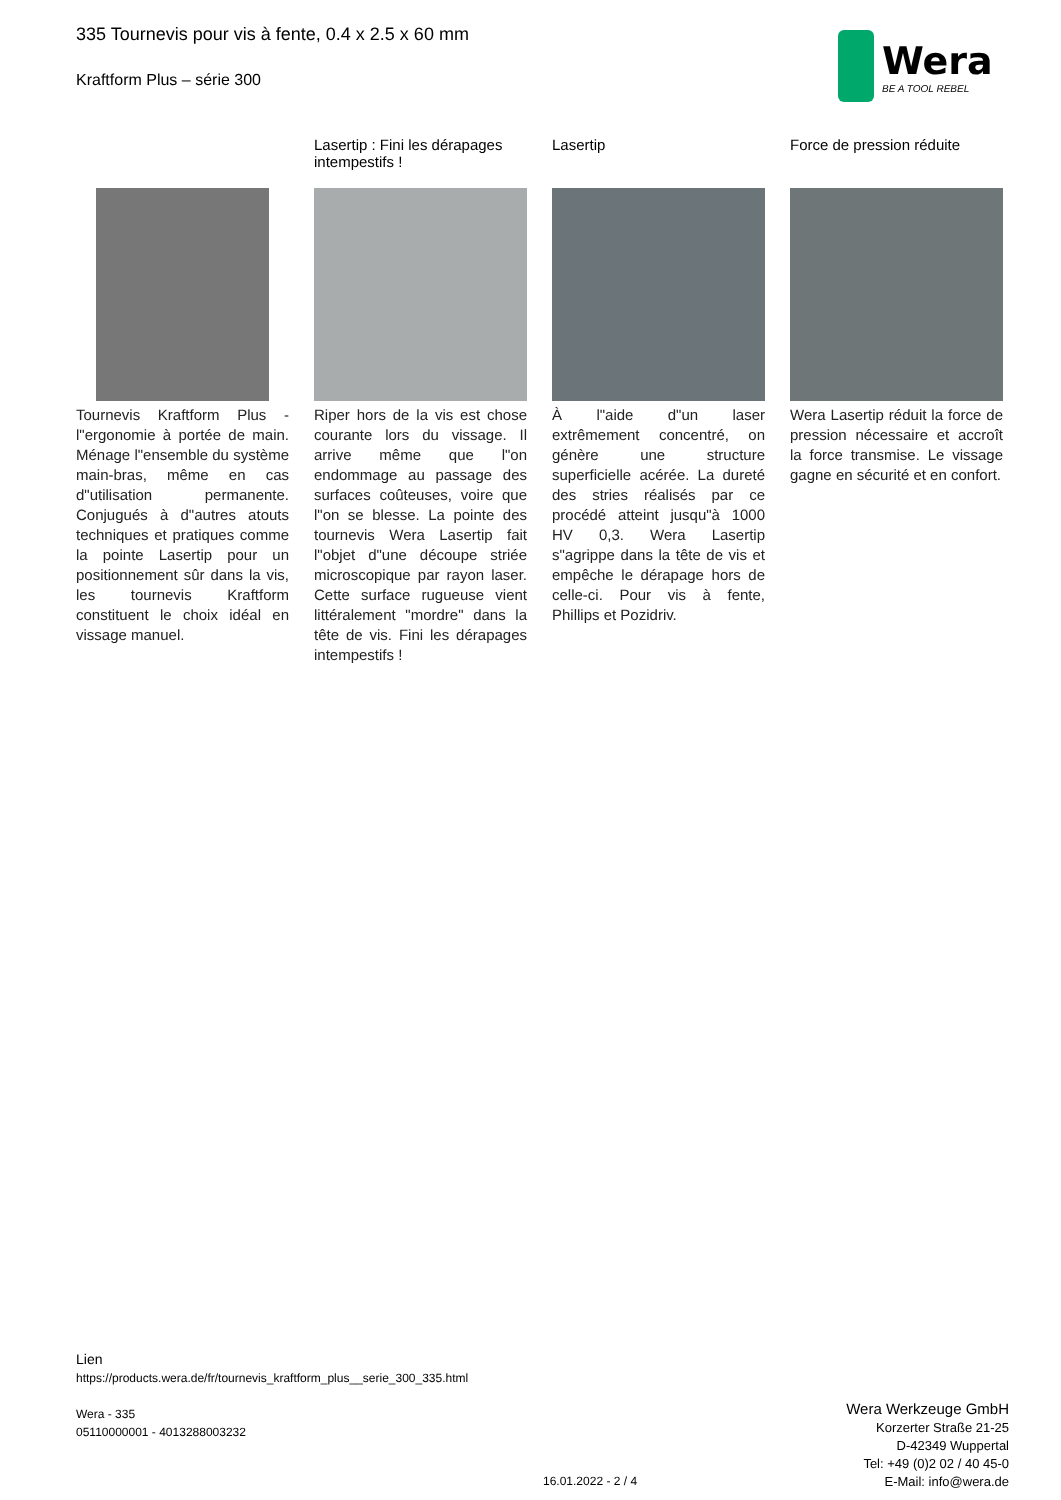335 Tournevis pour vis à fente, 0.4 x 2.5 x 60 mm
Kraftform Plus – série 300
Wera
BE A TOOL REBEL
Tournevis Kraftform Plus - l"ergonomie à portée de main. Ménage l"ensemble du système main-bras, même en cas d"utilisation permanente. Conjugués à d"autres atouts techniques et pratiques comme la pointe Lasertip pour un positionnement sûr dans la vis, les tournevis Kraftform constituent le choix idéal en vissage manuel.
Lasertip : Fini les dérapages intempestifs !
Riper hors de la vis est chose courante lors du vissage. Il arrive même que l"on endommage au passage des surfaces coûteuses, voire que l"on se blesse. La pointe des tournevis Wera Lasertip fait l"objet d"une découpe striée microscopique par rayon laser. Cette surface rugueuse vient littéralement "mordre" dans la tête de vis. Fini les dérapages intempestifs !
Lasertip
À l"aide d"un laser extrêmement concentré, on génère une structure superficielle acérée. La dureté des stries réalisés par ce procédé atteint jusqu"à 1000 HV 0,3. Wera Lasertip s"agrippe dans la tête de vis et empêche le dérapage hors de celle-ci. Pour vis à fente, Phillips et Pozidriv.
Force de pression réduite
Wera Lasertip réduit la force de pression nécessaire et accroît la force transmise. Le vissage gagne en sécurité et en confort.
Lien
https://products.wera.de/fr/tournevis_kraftform_plus__serie_300_335.html
Wera - 335
05110000001 - 4013288003232
Wera Werkzeuge GmbH
Korzerter Straße 21-25
D-42349 Wuppertal
Tel: +49 (0)2 02 / 40 45-0
E-Mail: info@wera.de
16.01.2022 - 2 / 4